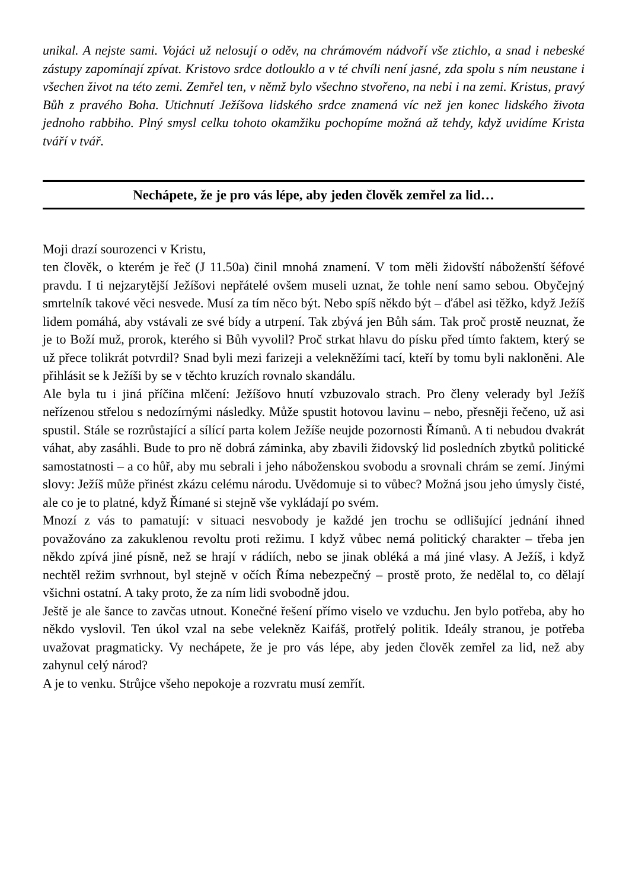unikal. A nejste sami. Vojáci už nelosují o oděv, na chrámovém nádvoří vše ztichlo, a snad i nebeské zástupy zapomínají zpívat. Kristovo srdce dotlouklo a v té chvíli není jasné, zda spolu s ním neustane i všechen život na této zemi. Zemřel ten, v němž bylo všechno stvořeno, na nebi i na zemi. Kristus, pravý Bůh z pravého Boha. Utichnutí Ježíšova lidského srdce znamená víc než jen konec lidského života jednoho rabbiho. Plný smysl celku tohoto okamžiku pochopíme možná až tehdy, když uvidíme Krista tváří v tvář.
Nechápete, že je pro vás lépe, aby jeden člověk zemřel za lid…
Moji drazí sourozenci v Kristu,
ten člověk, o kterém je řeč (J 11.50a) činil mnohá znamení. V tom měli židovští náboženští šéfové pravdu. I ti nejzarytější Ježíšovi nepřátelé ovšem museli uznat, že tohle není samo sebou. Obyčejný smrtelník takové věci nesvede. Musí za tím něco být. Nebo spíš někdo být – ďábel asi těžko, když Ježíš lidem pomáhá, aby vstávali ze své bídy a utrpení. Tak zbývá jen Bůh sám. Tak proč prostě neuznat, že je to Boží muž, prorok, kterého si Bůh vyvolil? Proč strkat hlavu do písku před tímto faktem, který se už přece tolikrát potvrdil? Snad byli mezi farizeji a velekněžími tací, kteří by tomu byli nakloněni. Ale přihlásit se k Ježíši by se v těchto kruzích rovnalo skandálu.
Ale byla tu i jiná příčina mlčení: Ježíšovo hnutí vzbuzovalo strach. Pro členy velerady byl Ježíš neřízenou střelou s nedozírnými následky. Může spustit hotovou lavinu – nebo, přesněji řečeno, už asi spustil. Stále se rozrůstající a sílící parta kolem Ježíše neujde pozornosti Římanů. A ti nebudou dvakrát váhat, aby zasáhli. Bude to pro ně dobrá záminka, aby zbavili židovský lid posledních zbytků politické samostatnosti – a co hůř, aby mu sebrali i jeho náboženskou svobodu a srovnali chrám se zemí. Jinými slovy: Ježíš může přinést zkázu celému národu. Uvědomuje si to vůbec? Možná jsou jeho úmysly čisté, ale co je to platné, když Římané si stejně vše vykládají po svém.
Mnozí z vás to pamatují: v situaci nesvobody je každé jen trochu se odlišující jednání ihned považováno za zakuklenou revoltu proti režimu. I když vůbec nemá politický charakter – třeba jen někdo zpívá jiné písně, než se hrají v rádiích, nebo se jinak obléká a má jiné vlasy. A Ježíš, i když nechtěl režim svrhnout, byl stejně v očích Říma nebezpečný – prostě proto, že nedělal to, co dělají všichni ostatní. A taky proto, že za ním lidi svobodně jdou.
Ještě je ale šance to zavčas utnout. Konečné řešení přímo viselo ve vzduchu. Jen bylo potřeba, aby ho někdo vyslovil. Ten úkol vzal na sebe velekněz Kaifáš, protřelý politik. Ideály stranou, je potřeba uvažovat pragmaticky. Vy nechápete, že je pro vás lépe, aby jeden člověk zemřel za lid, než aby zahynul celý národ?
A je to venku. Strůjce všeho nepokoje a rozvratu musí zemřít.